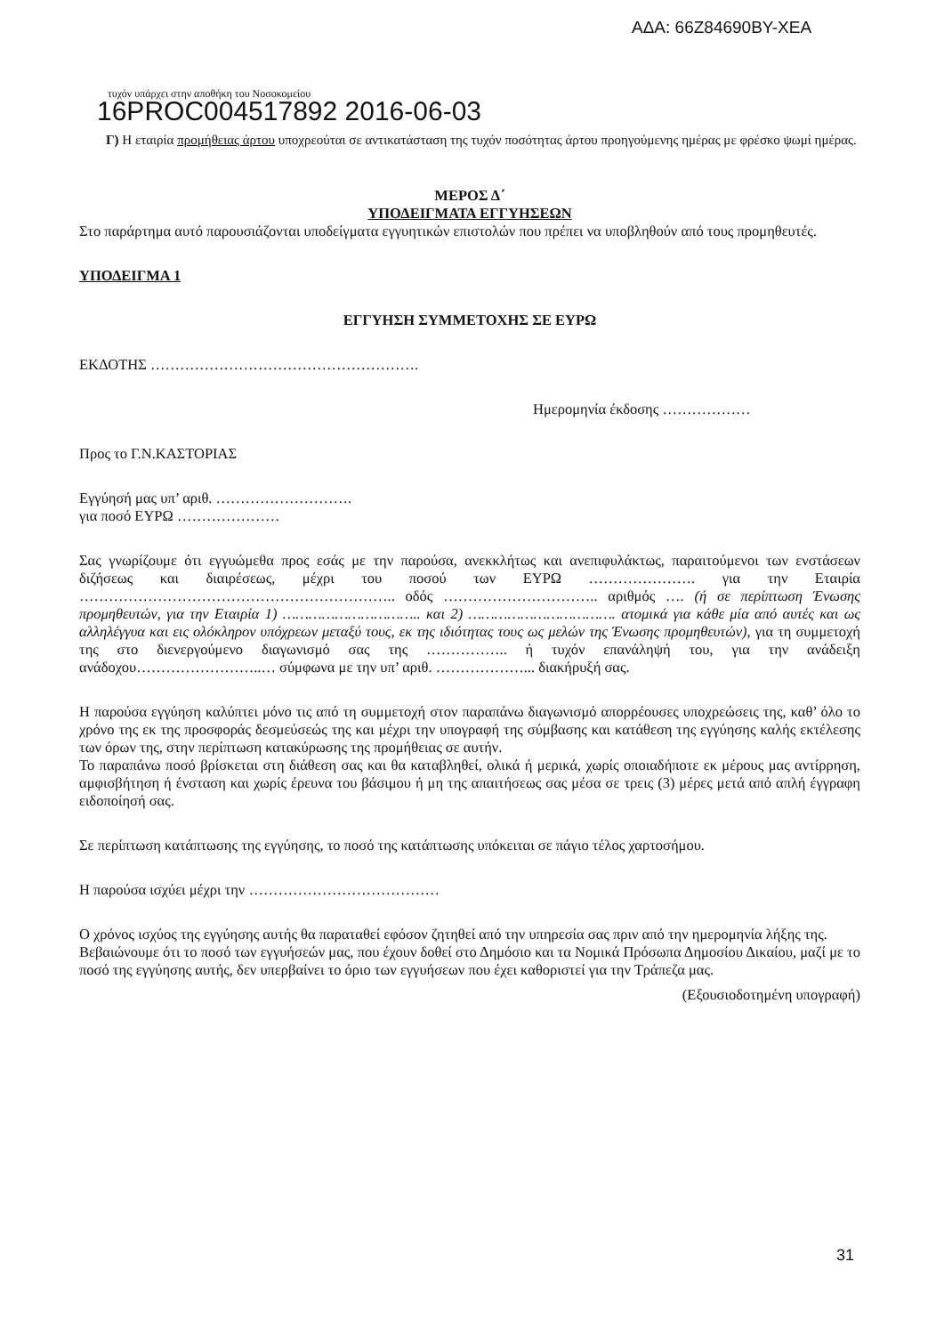ΑΔΑ: 66Z84690ΒΥ-ΧΕΑ
τυχόν υπάρχει στην αποθήκη του Νοσοκομείου
16PROC004517892 2016-06-03
Γ) Η εταιρία προμήθειας άρτου υποχρεούται σε αντικατάσταση της τυχόν ποσότητας άρτου προηγούμενης ημέρας με φρέσκο ψωμί ημέρας.
ΜΕΡΟΣ Δ΄
ΥΠΟΔΕΙΓΜΑΤΑ ΕΓΓΥΗΣΕΩΝ
Στο παράρτημα αυτό παρουσιάζονται υποδείγματα εγγυητικών επιστολών που πρέπει να υποβληθούν από τους προμηθευτές.
ΥΠΟΔΕΙΓΜΑ 1
ΕΓΓΥΗΣΗ ΣΥΜΜΕΤΟΧΗΣ ΣΕ ΕΥΡΩ
ΕΚΔΟΤΗΣ ……………………………………………….
Ημερομηνία έκδοσης ………………
Προς το Γ.Ν.ΚΑΣΤΟΡΙΑΣ
Εγγύησή μας υπ’ αριθ. ……………………….
για ποσό ΕΥΡΩ …………………
Σας γνωρίζουμε ότι εγγυώμεθα προς εσάς με την παρούσα, ανεκκλήτως και ανεπιφυλάκτως, παραιτούμενοι των ενστάσεων διζήσεως και διαιρέσεως, μέχρι του ποσού των ΕΥΡΩ …………………. για την Εταιρία ……………………………………………………….. οδός ………………………….. αριθμός …. (ή σε περίπτωση Ένωσης προμηθευτών, για την Εταιρία 1) ………………………….. και 2) ……………………………. ατομικά για κάθε μία από αυτές και ως αλληλέγγυα και εις ολόκληρον υπόχρεων μεταξύ τους, εκ της ιδιότητας τους ως μελών της Ένωσης προμηθευτών), για τη συμμετοχή της στο διενεργούμενο διαγωνισμό σας της …………….. ή τυχόν επανάληψή του, για την ανάδειξη ανάδοχου……………………..… σύμφωνα με την υπ’ αριθ. ………………... διακήρυξή σας.
Η παρούσα εγγύηση καλύπτει μόνο τις από τη συμμετοχή στον παραπάνω διαγωνισμό απορρέουσες υποχρεώσεις της, καθ’ όλο το χρόνο της εκ της προσφοράς δεσμεύσεώς της και μέχρι την υπογραφή της σύμβασης και κατάθεση της εγγύησης καλής εκτέλεσης των όρων της, στην περίπτωση κατακύρωσης της προμήθειας σε αυτήν.
Το παραπάνω ποσό βρίσκεται στη διάθεση σας και θα καταβληθεί, ολικά ή μερικά, χωρίς οποιαδήποτε εκ μέρους μας αντίρρηση, αμφισβήτηση ή ένσταση και χωρίς έρευνα του βάσιμου ή μη της απαιτήσεως σας μέσα σε τρεις (3) μέρες μετά από απλή έγγραφη ειδοποίησή σας.
Σε περίπτωση κατάπτωσης της εγγύησης, το ποσό της κατάπτωσης υπόκειται σε πάγιο τέλος χαρτοσήμου.
Η παρούσα ισχύει μέχρι την …………………………………
Ο χρόνος ισχύος της εγγύησης αυτής θα παραταθεί εφόσον ζητηθεί από την υπηρεσία σας πριν από την ημερομηνία λήξης της.
Βεβαιώνουμε ότι το ποσό των εγγυήσεών μας, που έχουν δοθεί στο Δημόσιο και τα Νομικά Πρόσωπα Δημοσίου Δικαίου, μαζί με το ποσό της εγγύησης αυτής, δεν υπερβαίνει το όριο των εγγυήσεων που έχει καθοριστεί για την Τράπεζα μας.
(Εξουσιοδοτημένη υπογραφή)
31